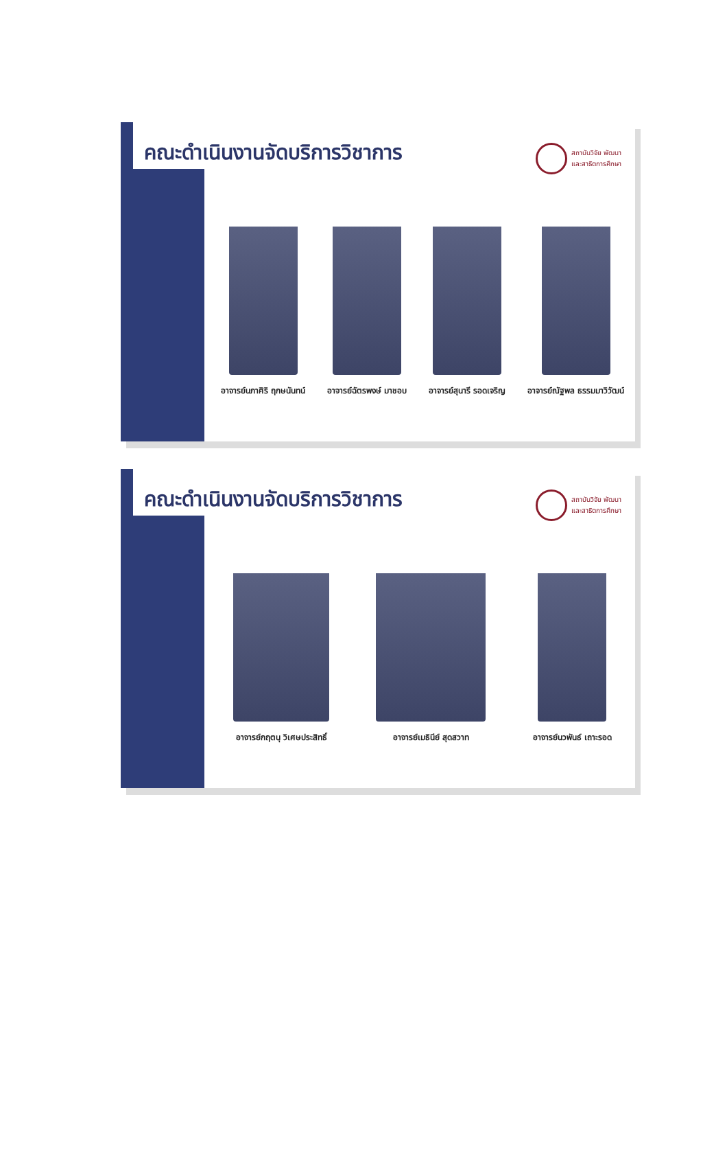คณะดำเนินงานจัดบริการวิชาการ
สถาบันวิจัย พัฒนา
และสาธิตการศึกษา
อาจารย์นภาศิริ ฤกษนันทน์ อาจารย์ฉัตรพงษ์ มาชอบ อาจารย์สุนารี รอดเจริญ อาจารย์ณัฐพล ธรรมมาวิวัฒน์
คณะดำเนินงานจัดบริการวิชาการ
สถาบันวิจัย พัฒนา
และสาธิตการศึกษา
อาจารย์กฤตนุ วิเศษประสิทธิ์ อาจารย์เมธินีย์ สุดสวาท อาจารย์นวพันธ์ เถาะรอด